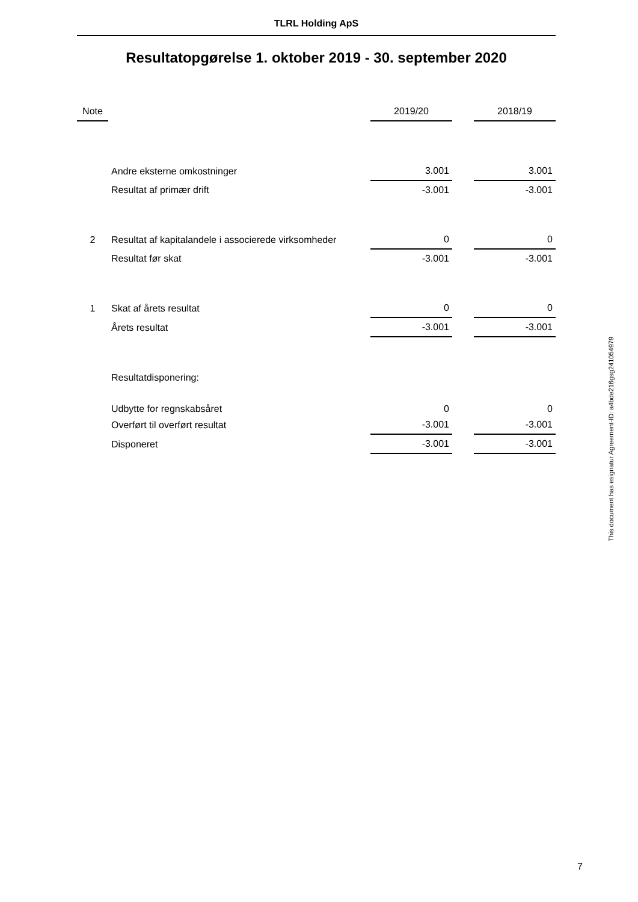TLRL Holding ApS
Resultatopgørelse 1. oktober 2019 - 30. september 2020
| Note | | 2019/20 | | 2018/19 |
| --- | --- | --- | --- | --- |
| | Andre eksterne omkostninger | 3.001 | | 3.001 |
| | Resultat af primær drift | -3.001 | | -3.001 |
| 2 | Resultat af kapitalandele i associerede virksomheder | 0 | | 0 |
| | Resultat før skat | -3.001 | | -3.001 |
| 1 | Skat af årets resultat | 0 | | 0 |
| | Årets resultat | -3.001 | | -3.001 |
| | Resultatdisponering: | | | |
| | Udbytte for regnskabsåret | 0 | | 0 |
| | Overført til overført resultat | -3.001 | | -3.001 |
| | Disponeret | -3.001 | | -3.001 |
This document has esignatur Agreement-ID: a4bde216gsg241054979
7